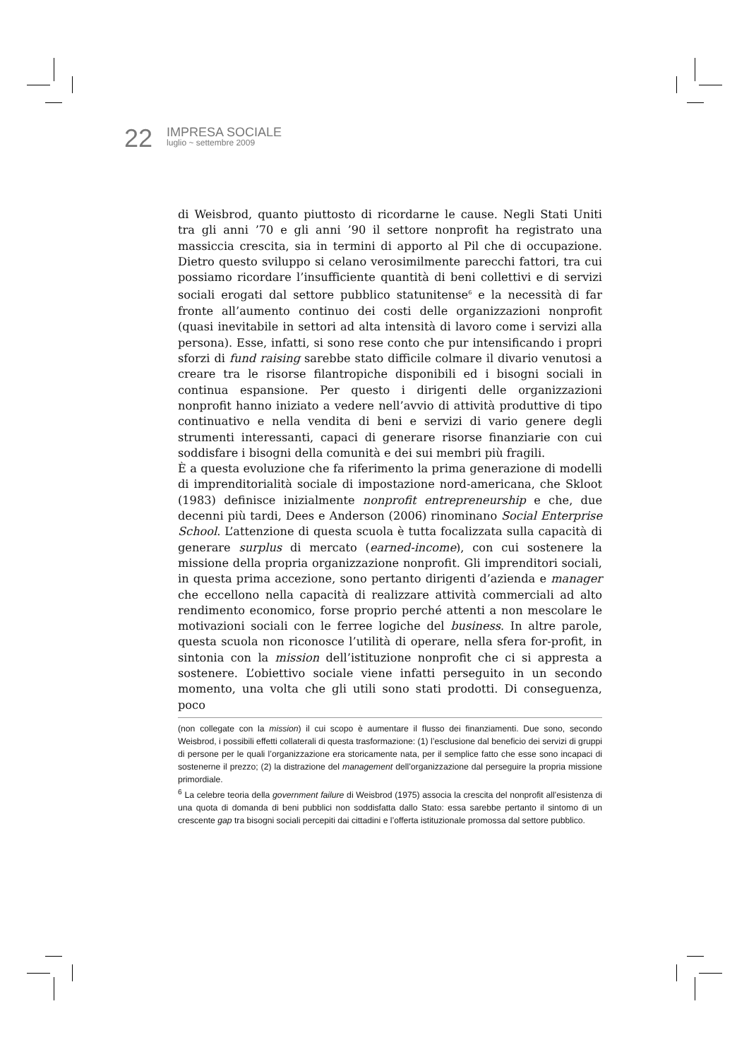22
IMPRESA SOCIALE
luglio ~ settembre 2009
di Weisbrod, quanto piuttosto di ricordarne le cause. Negli Stati Uniti tra gli anni ’70 e gli anni ’90 il settore nonprofit ha registrato una massiccia crescita, sia in termini di apporto al Pil che di occupazione. Dietro questo sviluppo si celano verosimilmente parecchi fattori, tra cui possiamo ricordare l’insufficiente quantità di beni collettivi e di servizi sociali erogati dal settore pubblico statunitense<sup>6</sup> e la necessità di far fronte all’aumento continuo dei costi delle organizzazioni nonprofit (quasi inevitabile in settori ad alta intensità di lavoro come i servizi alla persona). Esse, infatti, si sono rese conto che pur intensificando i propri sforzi di fund raising sarebbe stato difficile colmare il divario venutosi a creare tra le risorse filantropiche disponibili ed i bisogni sociali in continua espansione. Per questo i dirigenti delle organizzazioni nonprofit hanno iniziato a vedere nell’avvio di attività produttive di tipo continuativo e nella vendita di beni e servizi di vario genere degli strumenti interessanti, capaci di generare risorse finanziarie con cui soddisfare i bisogni della comunità e dei sui membri più fragili.
È a questa evoluzione che fa riferimento la prima generazione di modelli di imprenditorialità sociale di impostazione nord-americana, che Skloot (1983) definisce inizialmente nonprofit entrepreneurship e che, due decenni più tardi, Dees e Anderson (2006) rinominano Social Enterprise School. L’attenzione di questa scuola è tutta focalizzata sulla capacità di generare surplus di mercato (earned-income), con cui sostenere la missione della propria organizzazione nonprofit. Gli imprenditori sociali, in questa prima accezione, sono pertanto dirigenti d’azienda e manager che eccellono nella capacità di realizzare attività commerciali ad alto rendimento economico, forse proprio perché attenti a non mescolare le motivazioni sociali con le ferree logiche del business. In altre parole, questa scuola non riconosce l’utilità di operare, nella sfera for-profit, in sintonia con la mission dell’istituzione nonprofit che ci si appresta a sostenere. L’obiettivo sociale viene infatti perseguito in un secondo momento, una volta che gli utili sono stati prodotti. Di conseguenza, poco
(non collegate con la mission) il cui scopo è aumentare il flusso dei finanziamenti. Due sono, secondo Weisbrod, i possibili effetti collaterali di questa trasformazione: (1) l’esclusione dal beneficio dei servizi di gruppi di persone per le quali l’organizzazione era storicamente nata, per il semplice fatto che esse sono incapaci di sostenerne il prezzo; (2) la distrazione del management dell’organizzazione dal perseguire la propria missione primordiale.
<sup>6</sup> La celebre teoria della government failure di Weisbrod (1975) associa la crescita del nonprofit all’esistenza di una quota di domanda di beni pubblici non soddisfatta dallo Stato: essa sarebbe pertanto il sintomo di un crescente gap tra bisogni sociali percepiti dai cittadini e l’offerta istituzionale promossa dal settore pubblico.